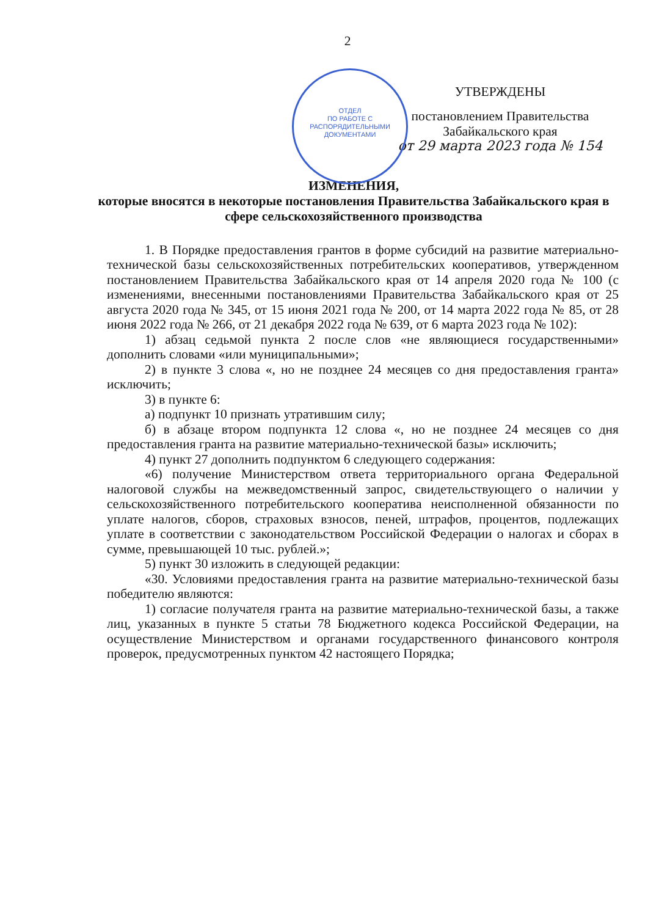2
ОТДЕЛ
ПО РАБОТЕ С
РАСПОРЯДИТЕЛЬНЫМИ
ДОКУМЕНТАМИ
УТВЕРЖДЕНЫ
постановлением Правительства
Забайкальского края
от 29 марта 2023 года № 154
ИЗМЕНЕНИЯ,
которые вносятся в некоторые постановления Правительства Забайкальского края в сфере сельскохозяйственного производства
1. В Порядке предоставления грантов в форме субсидий на развитие материально-технической базы сельскохозяйственных потребительских кооперативов, утвержденном постановлением Правительства Забайкальского края от 14 апреля 2020 года № 100 (с изменениями, внесенными постановлениями Правительства Забайкальского края от 25 августа 2020 года № 345, от 15 июня 2021 года № 200, от 14 марта 2022 года № 85, от 28 июня 2022 года № 266, от 21 декабря 2022 года № 639, от 6 марта 2023 года № 102):
1) абзац седьмой пункта 2 после слов «не являющиеся государственными» дополнить словами «или муниципальными»;
2) в пункте 3 слова «, но не позднее 24 месяцев со дня предоставления гранта» исключить;
3) в пункте 6:
а) подпункт 10 признать утратившим силу;
б) в абзаце втором подпункта 12 слова «, но не позднее 24 месяцев со дня предоставления гранта на развитие материально-технической базы» исключить;
4) пункт 27 дополнить подпунктом 6 следующего содержания:
«6) получение Министерством ответа территориального органа Федеральной налоговой службы на межведомственный запрос, свидетельствующего о наличии у сельскохозяйственного потребительского кооператива неисполненной обязанности по уплате налогов, сборов, страховых взносов, пеней, штрафов, процентов, подлежащих уплате в соответствии с законодательством Российской Федерации о налогах и сборах в сумме, превышающей 10 тыс. рублей.»;
5) пункт 30 изложить в следующей редакции:
«30. Условиями предоставления гранта на развитие материально-технической базы победителю являются:
1) согласие получателя гранта на развитие материально-технической базы, а также лиц, указанных в пункте 5 статьи 78 Бюджетного кодекса Российской Федерации, на осуществление Министерством и органами государственного финансового контроля проверок, предусмотренных пунктом 42 настоящего Порядка;